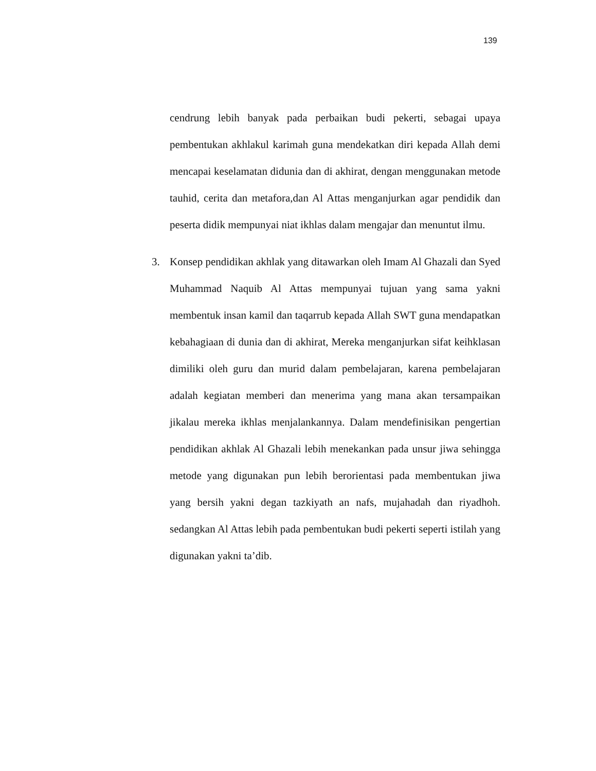139
cendrung lebih banyak pada perbaikan budi pekerti, sebagai upaya pembentukan akhlakul karimah guna mendekatkan diri kepada Allah demi mencapai keselamatan didunia dan di akhirat, dengan menggunakan metode tauhid, cerita dan metafora,dan Al Attas menganjurkan agar pendidik dan peserta didik mempunyai niat ikhlas dalam mengajar dan menuntut ilmu.
3. Konsep pendidikan akhlak yang ditawarkan oleh Imam Al Ghazali dan Syed Muhammad Naquib Al Attas mempunyai tujuan yang sama yakni membentuk insan kamil dan taqarrub kepada Allah SWT guna mendapatkan kebahagiaan di dunia dan di akhirat, Mereka menganjurkan sifat keihklasan dimiliki oleh guru dan murid dalam pembelajaran, karena pembelajaran adalah kegiatan memberi dan menerima yang mana akan tersampaikan jikalau mereka ikhlas menjalankannya. Dalam mendefinisikan pengertian pendidikan akhlak Al Ghazali lebih menekankan pada unsur jiwa sehingga metode yang digunakan pun lebih berorientasi pada membentukan jiwa yang bersih yakni degan tazkiyath an nafs, mujahadah dan riyadhoh. sedangkan Al Attas lebih pada pembentukan budi pekerti seperti istilah yang digunakan yakni ta’dib.